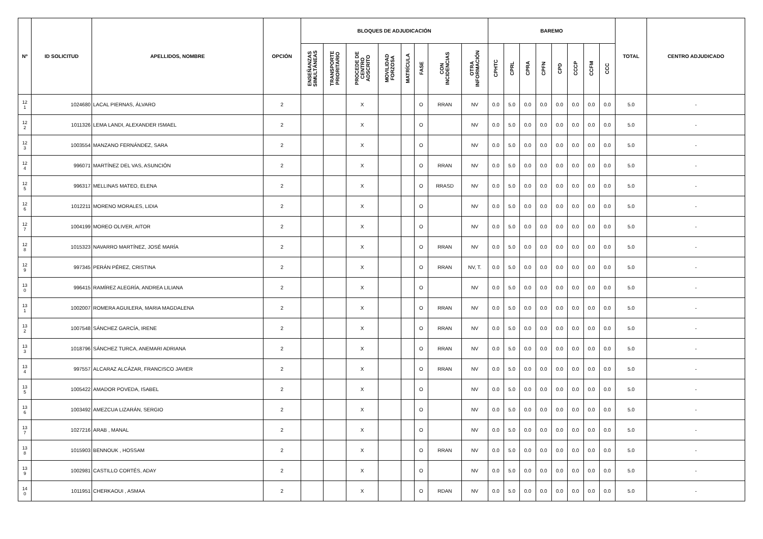| Nº | ID SOLICITUD | APELLIDOS, NOMBRE | OPCIÓN | BLOQUES DE ADJUDICACIÓN | | | | | | | | BAREMO | | | | | | | | TOTAL | CENTRO ADJUDICADO |
| --- | --- | --- | --- | --- | --- | --- | --- | --- | --- | --- | --- | --- | --- | --- | --- | --- | --- | --- | --- | --- | --- |
| | | | | ENSEÑANZAS SIMULTÁNEAS | TRANSPORTE PRIORITARIO | PROCEDE DE CENTRO ADSCRITO | MOVILIDAD FORZOSA | MATRÍCULA | FASE | CON INCIDENCIAS | OTRA INFORMACIÓN | CPHTC | CPRL | CPRA | CPFN | CPD | CCCP | CCFM | CCC | | |
| 12 1 | 1024680 | LACAL PIERNAS, ÁLVARO | 2 | | | X | | | O | RRAN | NV | 0.0 | 5.0 | 0.0 | 0.0 | 0.0 | 0.0 | 0.0 | 0.0 | 5.0 | - |
| 12 2 | 1011326 | LEMA LANDI, ALEXANDER ISMAEL | 2 | | | X | | | O | | NV | 0.0 | 5.0 | 0.0 | 0.0 | 0.0 | 0.0 | 0.0 | 0.0 | 5.0 | - |
| 12 3 | 1003554 | MANZANO FERNÁNDEZ, SARA | 2 | | | X | | | O | | NV | 0.0 | 5.0 | 0.0 | 0.0 | 0.0 | 0.0 | 0.0 | 0.0 | 5.0 | - |
| 12 4 | 996071 | MARTÍNEZ DEL VAS, ASUNCIÓN | 2 | | | X | | | O | RRAN | NV | 0.0 | 5.0 | 0.0 | 0.0 | 0.0 | 0.0 | 0.0 | 0.0 | 5.0 | - |
| 12 5 | 996317 | MELLINAS MATEO, ELENA | 2 | | | X | | | O | RRASD | NV | 0.0 | 5.0 | 0.0 | 0.0 | 0.0 | 0.0 | 0.0 | 0.0 | 5.0 | - |
| 12 6 | 1012211 | MORENO MORALES, LIDIA | 2 | | | X | | | O | | NV | 0.0 | 5.0 | 0.0 | 0.0 | 0.0 | 0.0 | 0.0 | 0.0 | 5.0 | - |
| 12 7 | 1004199 | MOREO OLIVER, AITOR | 2 | | | X | | | O | | NV | 0.0 | 5.0 | 0.0 | 0.0 | 0.0 | 0.0 | 0.0 | 0.0 | 5.0 | - |
| 12 8 | 1015323 | NAVARRO MARTÍNEZ, JOSÉ MARÍA | 2 | | | X | | | O | RRAN | NV | 0.0 | 5.0 | 0.0 | 0.0 | 0.0 | 0.0 | 0.0 | 0.0 | 5.0 | - |
| 12 9 | 997345 | PERÁN PÉREZ, CRISTINA | 2 | | | X | | | O | RRAN | NV, T. | 0.0 | 5.0 | 0.0 | 0.0 | 0.0 | 0.0 | 0.0 | 0.0 | 5.0 | - |
| 13 0 | 996415 | RAMÍREZ ALEGRÍA, ANDREA LILIANA | 2 | | | X | | | O | | NV | 0.0 | 5.0 | 0.0 | 0.0 | 0.0 | 0.0 | 0.0 | 0.0 | 5.0 | - |
| 13 1 | 1002007 | ROMERA AGUILERA, MARIA MAGDALENA | 2 | | | X | | | O | RRAN | NV | 0.0 | 5.0 | 0.0 | 0.0 | 0.0 | 0.0 | 0.0 | 0.0 | 5.0 | - |
| 13 2 | 1007548 | SÁNCHEZ GARCÍA, IRENE | 2 | | | X | | | O | RRAN | NV | 0.0 | 5.0 | 0.0 | 0.0 | 0.0 | 0.0 | 0.0 | 0.0 | 5.0 | - |
| 13 3 | 1018796 | SÁNCHEZ TURCA, ANEMARI ADRIANA | 2 | | | X | | | O | RRAN | NV | 0.0 | 5.0 | 0.0 | 0.0 | 0.0 | 0.0 | 0.0 | 0.0 | 5.0 | - |
| 13 4 | 997557 | ALCARAZ ALCÁZAR, FRANCISCO JAVIER | 2 | | | X | | | O | RRAN | NV | 0.0 | 5.0 | 0.0 | 0.0 | 0.0 | 0.0 | 0.0 | 0.0 | 5.0 | - |
| 13 5 | 1005422 | AMADOR POVEDA, ISABEL | 2 | | | X | | | O | | NV | 0.0 | 5.0 | 0.0 | 0.0 | 0.0 | 0.0 | 0.0 | 0.0 | 5.0 | - |
| 13 6 | 1003492 | AMEZCUA LIZARÁN, SERGIO | 2 | | | X | | | O | | NV | 0.0 | 5.0 | 0.0 | 0.0 | 0.0 | 0.0 | 0.0 | 0.0 | 5.0 | - |
| 13 7 | 1027216 | ARAB , MANAL | 2 | | | X | | | O | | NV | 0.0 | 5.0 | 0.0 | 0.0 | 0.0 | 0.0 | 0.0 | 0.0 | 5.0 | - |
| 13 8 | 1015903 | BENNOUK , HOSSAM | 2 | | | X | | | O | RRAN | NV | 0.0 | 5.0 | 0.0 | 0.0 | 0.0 | 0.0 | 0.0 | 0.0 | 5.0 | - |
| 13 9 | 1002981 | CASTILLO CORTÉS, ADAY | 2 | | | X | | | O | | NV | 0.0 | 5.0 | 0.0 | 0.0 | 0.0 | 0.0 | 0.0 | 0.0 | 5.0 | - |
| 14 0 | 1011951 | CHERKAOUI , ASMAA | 2 | | | X | | | O | RDAN | NV | 0.0 | 5.0 | 0.0 | 0.0 | 0.0 | 0.0 | 0.0 | 0.0 | 5.0 | - |